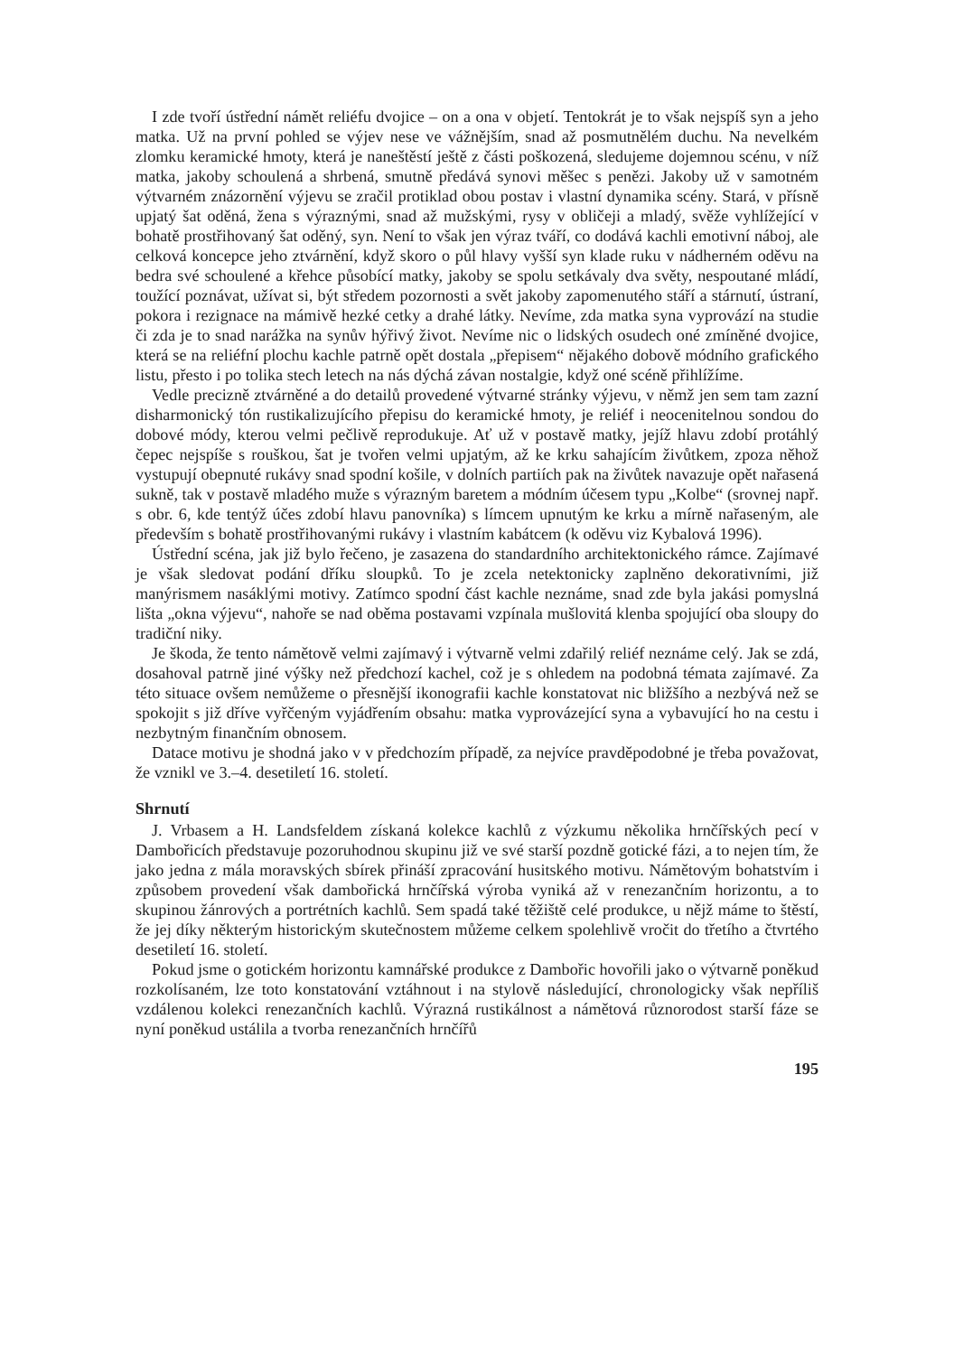I zde tvoří ústřední námět reliéfu dvojice – on a ona v objetí. Tentokrát je to však nejspíš syn a jeho matka. Už na první pohled se výjev nese ve vážnějším, snad až posmutnělém duchu. Na nevelkém zlomku keramické hmoty, která je naneštěstí ještě z části poškozená, sledujeme dojemnou scénu, v níž matka, jakoby schoulená a shrbená, smutně předává synovi měšec s penězi. Jakoby už v samotném výtvarném znázornění výjevu se zračil protiklad obou postav i vlastní dynamika scény. Stará, v přísně upjatý šat oděná, žena s výraznými, snad až mužskými, rysy v obličeji a mladý, svěže vyhlížející v bohatě prostřihovaný šat oděný, syn. Není to však jen výraz tváří, co dodává kachli emotivní náboj, ale celková koncepce jeho ztvárnění, když skoro o půl hlavy vyšší syn klade ruku v nádherném oděvu na bedra své schoulené a křehce působící matky, jakoby se spolu setkávaly dva světy, nespoutané mládí, toužící poznávat, užívat si, být středem pozornosti a svět jakoby zapomenutého stáří a stárnutí, ústraní, pokora i rezignace na mámivě hezké cetky a drahé látky. Nevíme, zda matka syna vyprovází na studie či zda je to snad narážka na synův hýřivý život. Nevíme nic o lidských osudech oné zmíněné dvojice, která se na reliéfní plochu kachle patrně opět dostala „přepisem“ nějakého dobově módního grafického listu, přesto i po tolika stech letech na nás dýchá závan nostalgie, když oné scéně přihlížíme.
Vedle precizně ztvárněné a do detailů provedené výtvarné stránky výjevu, v němž jen sem tam zazní disharmonický tón rustikalizujícího přepisu do keramické hmoty, je reliéf i neocenitelnou sondou do dobové módy, kterou velmi pečlivě reprodukuje. Ať už v postavě matky, jejíž hlavu zdobí protáhlý čepec nejspíše s rouškou, šat je tvořen velmi upjatým, až ke krku sahajícím živůtkem, zpoza něhož vystupují obepnuté rukávy snad spodní košile, v dolních partiích pak na živůtek navazuje opět nařasená sukně, tak v postavě mladého muže s výrazným baretem a módním účesem typu „Kolbe“ (srovnej např. s obr. 6, kde tentýž účes zdobí hlavu panovníka) s límcem upnutým ke krku a mírně nařaseným, ale především s bohatě prostřihovanými rukávy i vlastním kabátcem (k oděvu viz Kybalová 1996).
Ústřední scéna, jak již bylo řečeno, je zasazena do standardního architektonického rámce. Zajímavé je však sledovat podání dříku sloupků. To je zcela netektonicky zaplněno dekorativními, již manýrismem nasáklými motivy. Zatímco spodní část kachle neznáme, snad zde byla jakási pomyslná lišta „okna výjevu“, nahoře se nad oběma postavami vzpínala mušlovitá klenba spojující oba sloupy do tradiční niky.
Je škoda, že tento námětově velmi zajímavý i výtvarně velmi zdařilý reliéf neznáme celý. Jak se zdá, dosahoval patrně jiné výšky než předchozí kachel, což je s ohledem na podobná témata zajímavé. Za této situace ovšem nemůžeme o přesnější ikonografii kachle konstatovat nic bližšího a nezbývá než se spokojit s již dříve vyřčeným vyjádřením obsahu: matka vyprovázející syna a vybavující ho na cestu i nezbytným finančním obnosem.
Datace motivu je shodná jako v v předchozím případě, za nejvíce pravděpodobné je třeba považovat, že vznikl ve 3.–4. desetiletí 16. století.
Shrnutí
J. Vrbasem a H. Landsfeldem získaná kolekce kachlů z výzkumu několika hrnčířských pecí v Dambořicích představuje pozoruhodnou skupinu již ve své starší pozdně gotické fázi, a to nejen tím, že jako jedna z mála moravských sbírek přináší zpracování husitského motivu. Námětovým bohatstvím i způsobem provedení však dambořická hrnčířská výroba vyniká až v renezančním horizontu, a to skupinou žánrových a portrétních kachlů. Sem spadá také těžiště celé produkce, u nějž máme to štěstí, že jej díky některým historickým skutečnostem můžeme celkem spolehlivě vročit do třetího a čtvrtého desetiletí 16. století.
Pokud jsme o gotickém horizontu kamnářské produkce z Dambořic hovořili jako o výtvarně poněkud rozkolísaném, lze toto konstatování vztáhnout i na stylově následující, chronologicky však nepříliš vzdálenou kolekci renezančních kachlů. Výrazná rustikálnost a námětová různorodost starší fáze se nyní poněkud ustálila a tvorba renezančních hrnčířů
195